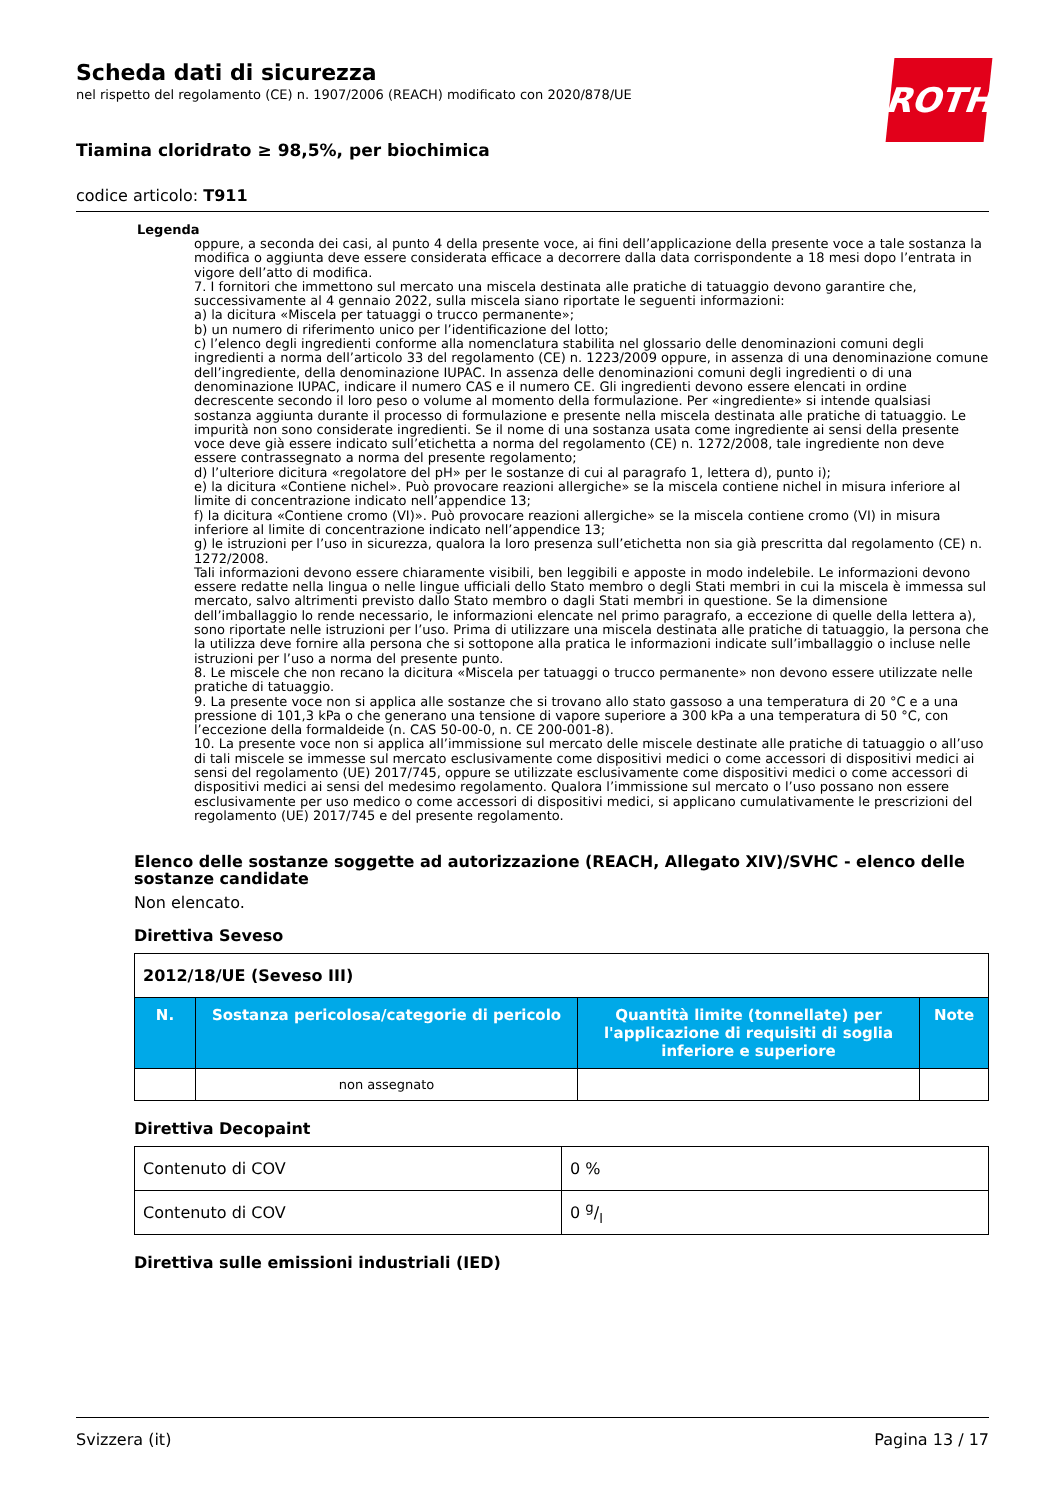ROTH
Scheda dati di sicurezza
nel rispetto del regolamento (CE) n. 1907/2006 (REACH) modificato con 2020/878/UE
Tiamina cloridrato ≥ 98,5%, per biochimica
codice articolo: T911
Legenda
oppure, a seconda dei casi, al punto 4 della presente voce, ai fini dell’applicazione della presente voce a tale sostanza la modifica o aggiunta deve essere considerata efficace a decorrere dalla data corrispondente a 18 mesi dopo l’entrata in vigore dell’atto di modifica.
7. I fornitori che immettono sul mercato una miscela destinata alle pratiche di tatuaggio devono garantire che, successivamente al 4 gennaio 2022, sulla miscela siano riportate le seguenti informazioni:
a) la dicitura «Miscela per tatuaggi o trucco permanente»;
b) un numero di riferimento unico per l’identificazione del lotto;
c) l’elenco degli ingredienti conforme alla nomenclatura stabilita nel glossario delle denominazioni comuni degli ingredienti a norma dell’articolo 33 del regolamento (CE) n. 1223/2009 oppure, in assenza di una denominazione comune dell’ingrediente, della denominazione IUPAC. In assenza delle denominazioni comuni degli ingredienti o di una denominazione IUPAC, indicare il numero CAS e il numero CE. Gli ingredienti devono essere elencati in ordine decrescente secondo il loro peso o volume al momento della formulazione. Per «ingrediente» si intende qualsiasi sostanza aggiunta durante il processo di formulazione e presente nella miscela destinata alle pratiche di tatuaggio. Le impurità non sono considerate ingredienti. Se il nome di una sostanza usata come ingrediente ai sensi della presente voce deve già essere indicato sull’etichetta a norma del regolamento (CE) n. 1272/2008, tale ingrediente non deve essere contrassegnato a norma del presente regolamento;
d) l’ulteriore dicitura «regolatore del pH» per le sostanze di cui al paragrafo 1, lettera d), punto i);
e) la dicitura «Contiene nichel». Può provocare reazioni allergiche» se la miscela contiene nichel in misura inferiore al limite di concentrazione indicato nell’appendice 13;
f) la dicitura «Contiene cromo (VI)». Può provocare reazioni allergiche» se la miscela contiene cromo (VI) in misura inferiore al limite di concentrazione indicato nell’appendice 13;
g) le istruzioni per l’uso in sicurezza, qualora la loro presenza sull’etichetta non sia già prescritta dal regolamento (CE) n. 1272/2008.
Tali informazioni devono essere chiaramente visibili, ben leggibili e apposte in modo indelebile. Le informazioni devono essere redatte nella lingua o nelle lingue ufficiali dello Stato membro o degli Stati membri in cui la miscela è immessa sul mercato, salvo altrimenti previsto dallo Stato membro o dagli Stati membri in questione. Se la dimensione dell’imballaggio lo rende necessario, le informazioni elencate nel primo paragrafo, a eccezione di quelle della lettera a), sono riportate nelle istruzioni per l’uso. Prima di utilizzare una miscela destinata alle pratiche di tatuaggio, la persona che la utilizza deve fornire alla persona che si sottopone alla pratica le informazioni indicate sull’imballaggio o incluse nelle istruzioni per l’uso a norma del presente punto.
8. Le miscele che non recano la dicitura «Miscela per tatuaggi o trucco permanente» non devono essere utilizzate nelle pratiche di tatuaggio.
9. La presente voce non si applica alle sostanze che si trovano allo stato gassoso a una temperatura di 20 °C e a una pressione di 101,3 kPa o che generano una tensione di vapore superiore a 300 kPa a una temperatura di 50 °C, con l’eccezione della formaldeide (n. CAS 50-00-0, n. CE 200-001-8).
10. La presente voce non si applica all’immissione sul mercato delle miscele destinate alle pratiche di tatuaggio o all’uso di tali miscele se immesse sul mercato esclusivamente come dispositivi medici o come accessori di dispositivi medici ai sensi del regolamento (UE) 2017/745, oppure se utilizzate esclusivamente come dispositivi medici o come accessori di dispositivi medici ai sensi del medesimo regolamento. Qualora l’immissione sul mercato o l’uso possano non essere esclusivamente per uso medico o come accessori di dispositivi medici, si applicano cumulativamente le prescrizioni del regolamento (UE) 2017/745 e del presente regolamento.
Elenco delle sostanze soggette ad autorizzazione (REACH, Allegato XIV)/SVHC - elenco delle sostanze candidate
Non elencato.
Direttiva Seveso
| 2012/18/UE (Seveso III) | | | |
| N. | Sostanza pericolosa/categorie di pericolo | Quantità limite (tonnellate) per l'applicazione di requisiti di soglia inferiore e superiore | Note |
| | non assegnato | | |
Direttiva Decopaint
| Contenuto di COV | 0 % |
| Contenuto di COV | 0 g/l |
Direttiva sulle emissioni industriali (IED)
Svizzera (it) Pagina 13 / 17